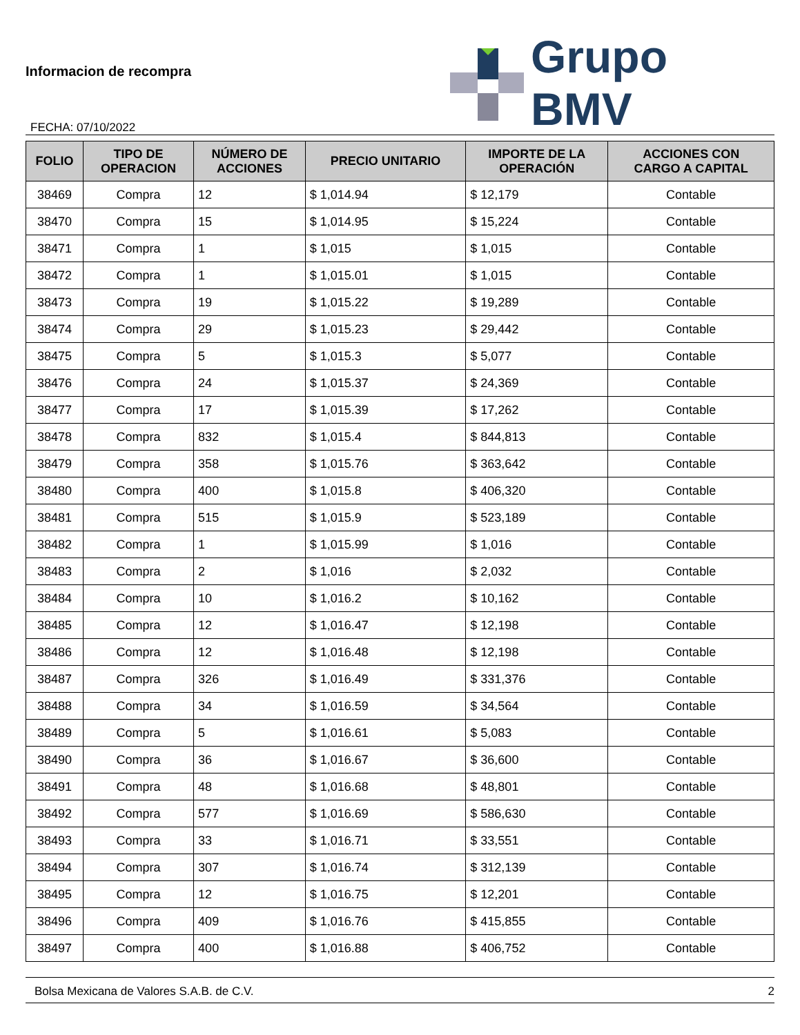Informacion de recompra
FECHA: 07/10/2022
Grupo BMV
| FOLIO | TIPO DE OPERACION | NÚMERO DE ACCIONES | PRECIO UNITARIO | IMPORTE DE LA OPERACIÓN | ACCIONES CON CARGO A CAPITAL |
| --- | --- | --- | --- | --- | --- |
| 38469 | Compra | 12 | $ 1,014.94 | $ 12,179 | Contable |
| 38470 | Compra | 15 | $ 1,014.95 | $ 15,224 | Contable |
| 38471 | Compra | 1 | $ 1,015 | $ 1,015 | Contable |
| 38472 | Compra | 1 | $ 1,015.01 | $ 1,015 | Contable |
| 38473 | Compra | 19 | $ 1,015.22 | $ 19,289 | Contable |
| 38474 | Compra | 29 | $ 1,015.23 | $ 29,442 | Contable |
| 38475 | Compra | 5 | $ 1,015.3 | $ 5,077 | Contable |
| 38476 | Compra | 24 | $ 1,015.37 | $ 24,369 | Contable |
| 38477 | Compra | 17 | $ 1,015.39 | $ 17,262 | Contable |
| 38478 | Compra | 832 | $ 1,015.4 | $ 844,813 | Contable |
| 38479 | Compra | 358 | $ 1,015.76 | $ 363,642 | Contable |
| 38480 | Compra | 400 | $ 1,015.8 | $ 406,320 | Contable |
| 38481 | Compra | 515 | $ 1,015.9 | $ 523,189 | Contable |
| 38482 | Compra | 1 | $ 1,015.99 | $ 1,016 | Contable |
| 38483 | Compra | 2 | $ 1,016 | $ 2,032 | Contable |
| 38484 | Compra | 10 | $ 1,016.2 | $ 10,162 | Contable |
| 38485 | Compra | 12 | $ 1,016.47 | $ 12,198 | Contable |
| 38486 | Compra | 12 | $ 1,016.48 | $ 12,198 | Contable |
| 38487 | Compra | 326 | $ 1,016.49 | $ 331,376 | Contable |
| 38488 | Compra | 34 | $ 1,016.59 | $ 34,564 | Contable |
| 38489 | Compra | 5 | $ 1,016.61 | $ 5,083 | Contable |
| 38490 | Compra | 36 | $ 1,016.67 | $ 36,600 | Contable |
| 38491 | Compra | 48 | $ 1,016.68 | $ 48,801 | Contable |
| 38492 | Compra | 577 | $ 1,016.69 | $ 586,630 | Contable |
| 38493 | Compra | 33 | $ 1,016.71 | $ 33,551 | Contable |
| 38494 | Compra | 307 | $ 1,016.74 | $ 312,139 | Contable |
| 38495 | Compra | 12 | $ 1,016.75 | $ 12,201 | Contable |
| 38496 | Compra | 409 | $ 1,016.76 | $ 415,855 | Contable |
| 38497 | Compra | 400 | $ 1,016.88 | $ 406,752 | Contable |
Bolsa Mexicana de Valores S.A.B. de C.V. 2